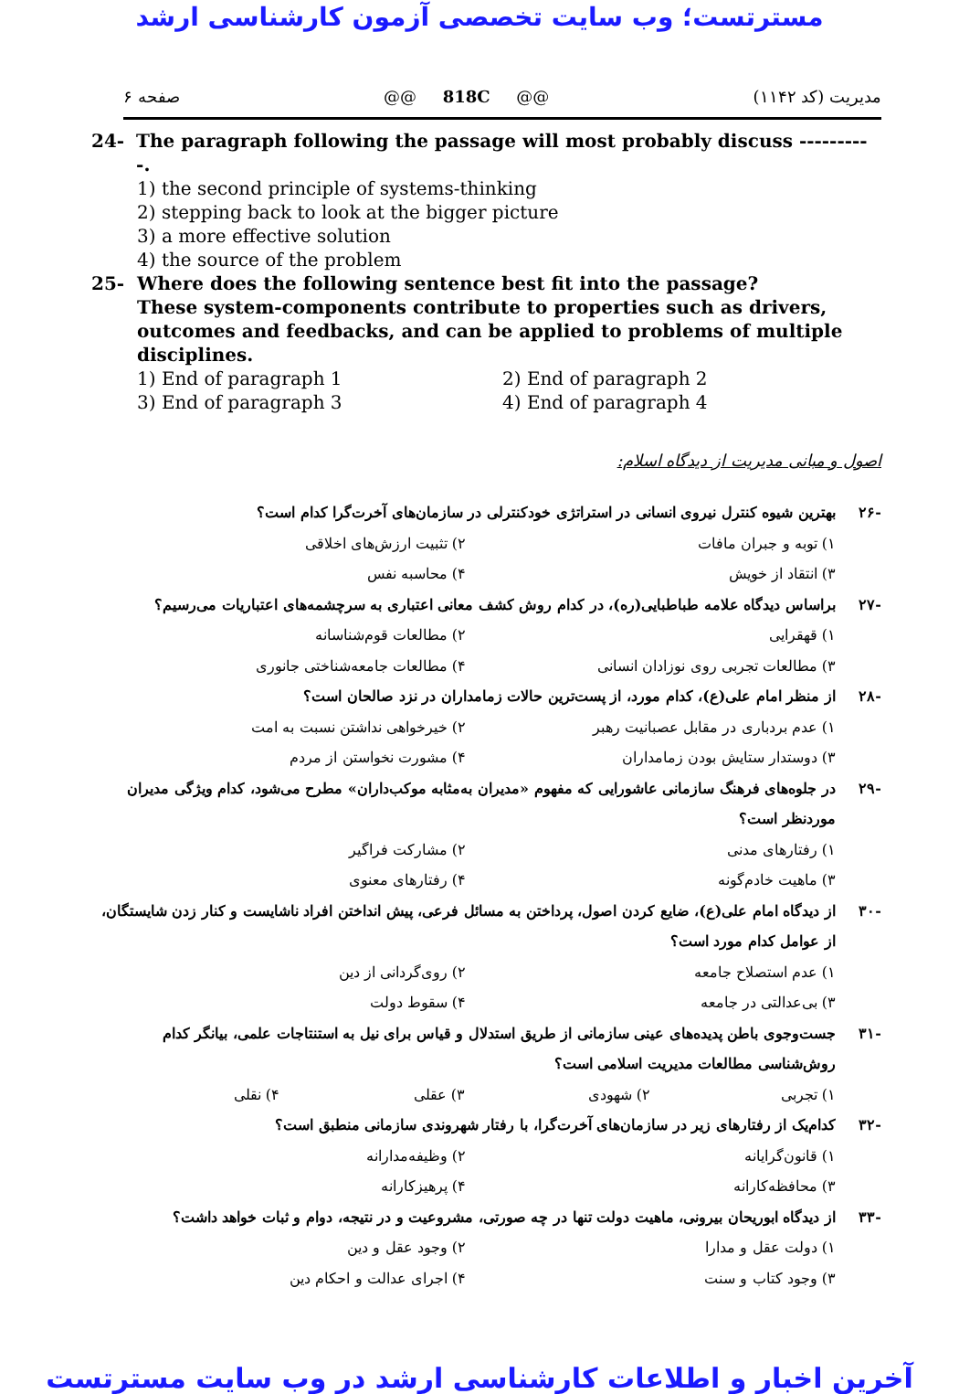مسترتست؛ وب سایت تخصصی آزمون کارشناسی ارشد
صفحه ۶ @@ 818C @@ مدیریت (کد ۱۱۴۲)
24- The paragraph following the passage will most probably discuss ----------.
1) the second principle of systems-thinking
2) stepping back to look at the bigger picture
3) a more effective solution
4) the source of the problem
25- Where does the following sentence best fit into the passage?
These system-components contribute to properties such as drivers, outcomes and feedbacks, and can be applied to problems of multiple disciplines.
1) End of paragraph 1 2) End of paragraph 2
3) End of paragraph 3 4) End of paragraph 4
اصول و مبانی مدیریت از دیدگاه اسلام:
-۲۶ بهترین شیوه کنترل نیروی انسانی در استراتژی خودکنترلی در سازمان‌های آخرت‌گرا کدام است؟
۱) توبه و جبران مافات ۲) تثبیت ارزش‌های اخلاقی
۳) انتقاد از خویش ۴) محاسبه نفس
-۲۷ براساس دیدگاه علامه طباطبایی(ره)، در کدام روش کشف معانی اعتباری به سرچشمه‌های اعتباریات می‌رسیم؟
۱) قهقرایی ۲) مطالعات قوم‌شناسانه
۳) مطالعات تجربی روی نوزادان انسانی ۴) مطالعات جامعه‌شناختی جانوری
-۲۸ از منظر امام علی(ع)، کدام مورد، از پست‌ترین حالات زمامداران در نزد صالحان است؟
۱) عدم بردباری در مقابل عصبانیت رهبر ۲) خیرخواهی نداشتن نسبت به امت
۳) دوستدار ستایش بودن زمامداران ۴) مشورت نخواستن از مردم
-۲۹ در جلوه‌های فرهنگ سازمانی عاشورایی که مفهوم «مدیران به‌مثابه موکب‌داران» مطرح می‌شود، کدام ویژگی مدیران موردنظر است؟
۱) رفتارهای مدنی ۲) مشارکت فراگیر
۳) ماهیت خادم‌گونه ۴) رفتارهای معنوی
-۳۰ از دیدگاه امام علی(ع)، ضایع کردن اصول، پرداختن به مسائل فرعی، پیش انداختن افراد ناشایست و کنار زدن شایستگان، از عوامل کدام مورد است؟
۱) عدم استصلاح جامعه ۲) روی‌گردانی از دین
۳) بی‌عدالتی در جامعه ۴) سقوط دولت
-۳۱ جست‌وجوی باطن پدیده‌های عینی سازمانی از طریق استدلال و قیاس برای نیل به استنتاجات علمی، بیانگر کدام روش‌شناسی مطالعات مدیریت اسلامی است؟
۱) تجربی ۲) شهودی ۳) عقلی ۴) نقلی
-۳۲ کدام‌یک از رفتارهای زیر در سازمان‌های آخرت‌گرا، با رفتار شهروندی سازمانی منطبق است؟
۱) قانون‌گرایانه ۲) وظیفه‌مدارانه
۳) محافظه‌کارانه ۴) پرهیزکارانه
-۳۳ از دیدگاه ابوریحان بیرونی، ماهیت دولت تنها در چه صورتی، مشروعیت و در نتیجه، دوام و ثبات خواهد داشت؟
۱) دولت عقل و مدارا ۲) وجود عقل و دین
۳) وجود کتاب و سنت ۴) اجرای عدالت و احکام دین
آخرین اخبار و اطلاعات کارشناسی ارشد در وب سایت مسترتست